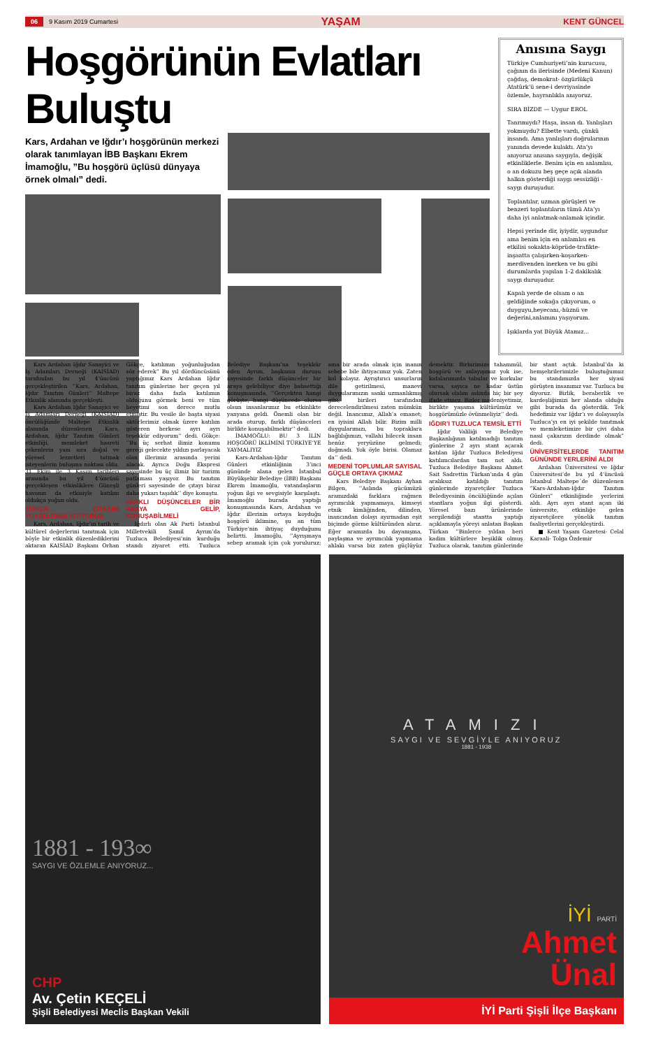06 9 Kasım 2019 Cumartesi YAŞAM KENT GÜNCEL
Hoşgörünün Evlatları Buluştu
Kars, Ardahan ve Iğdır’ı hoşgörünün merkezi olarak tanımlayan İBB Başkanı Ekrem İmamoğlu, ”Bu hoşgörü üçlüsü dünyaya örnek olmalı” dedi.
Anısına Saygı
Türkiye Cumhuriyeti’nin kurucusu, çağının da ilerisinde (Medeni Kanun) çağdaş, demokrat- özgürlükçü Atatürk’ü sene-i devriyasinde özlemle, hayranlıkla anıyoruz.
SIRA BİZDE — Uygur EROL
Tanrımıydı? Haşa, insan dı. Yanlışları yokmuydu? Elbette vardı, çünkü insandı. Ama yanlışları doğrularının yanında devede kulaktı. Ata’yı anıyoruz anısına saygıyla, değişik etkinliklerle. Benim için en anlamlısı, o an dokuzu beş geçe açık alanda halkın gösterdiği saygı sessizliği - saygı duruşudur.
Toplantılar, uzman görüşleri ve benzeri toplantıların tümü Ata’yı daha iyi anlatmak-anlamak içindir.
Hepsi yerinde dir, iyiydir, uygundur ama benim için en anlamlısı en etkilisi sokakta-köprüde-trafikte-inşaatta çalışırken-koşarken-merdivenden inerken ve bu gibi durumlarda yapılan 1-2 dakikalık saygı duruşudur.
Kapalı yerde de olsam o an geldiğinde sokağa çıkıyorum, o duyguyu,heyecanı,-hüznü ve değerini,anlamını yaşıyorum.
Işıklarda yat Büyük Atamız...
Kars Ardahan Iğdır Sanayici ve İş Adamları Derneği (KAISİAD) tarafından bu yıl 4’üncüsü gerçekleştirilen ‘’Kars, Ardahan, Iğdır Tanıtım Günleri’’ Maltepe Etkinlik alanında gerçekleşti.
Kars Ardahan Iğdır Sanayici ve İş Adamları Derneği (KAISİAD) öncülüğünde Maltepe Etkinlik alanında düzenlenen Kars, Ardahan, Iğdır Tanıtım Günleri etkinliği, memleket hasreti çekenlerin yanı sıra doğal ve yöresel lezzetleri tatmak isteyenlerin buluşma noktası oldu. 31 Ekim ile 3 Kasım tarihleri arasında bu yıl 4’üncüsü gerçekleşen etkinliklere Güneşli havanın da etkisiyle katılım oldukça yoğun oldu.
TURİZM ÇITASINI YÜKSELTMEK İSTİYORUZ
Kars, Ardahan, Iğdır’ın tarih ve kültürel değerlerini tanıtmak için böyle bir etkinlik düzenlediklerini aktaran KAISİAD Başkanı Orhan Gökçe, katılımın yoğunluğudan söz ederek” Bu yıl dördüncüsünü yaptığımız Kars Ardahan Iğdır tanıtım günlerine her geçen yıl biraz daha fazla katılımın olduğunu görmek beni ve tüm heyetimi son derece mutlu etmiştir. Bu vesile ile başta siyasi aktörlerimiz olmak üzere katılım gösteren herkese ayrı ayrı teşekkür ediyorum’’ dedi. Gökçe: ‘’Bu üç serhat ilimiz konumu gereği gelecekte yıldızı parlayacak olan illerimiz arasında yerini alacak. Ayrıca Doğu Ekspresi sayesinde bu üç ilimiz bir turizm patlaması yaşıyor. Bu tanıtım günleri sayesinde de çıtayı biraz daha yukarı taşıdık’’ diye konuştu.
FARKLI DÜŞÜNCELER BİR ARAYA GELİP, KONUŞABİLMELİ
Iğdırlı olan Ak Parti İstanbul Milletvekili Şamil Ayrım’da Tuzluca Belediyesi’nin kurduğu standı ziyaret etti. Tuzluca Belediye Başkanı’na teşekkür eden Ayrım, başkanın duruşu sayesinde farklı düşünceler bir araya gelebiliyor diye bahsettiği konuşmasında, ‘’Gerçekten hangi görüşte, hangi düşüncede olursa olsun insanlarımız bu etkinlikte yanyana geldi. Önemli olan bir arada oturup, farklı düşünceleri birlikte konuşabilmektir’’ dedi.
İMAMOĞLU: BU 3 İLİN HOŞGÖRÜ İKLİMİNİ TÜRKİYE’YE YAYMALIYIZ
Kars-Ardahan-Iğdır Tanıtım Günleri etkinliğinin 3’inci gününde alana gelen İstanbul Büyükşehir Belediye (İBB) Başkanı Ekrem İmamoğlu, vatandaşların yoğun ilgi ve sevgisiyle karşılaştı. İmamoğlu burada yaptığı konuşmasında Kars, Ardahan ve Iğdır illerinin ortaya koyduğu hoşgörü iklimine, şu an tüm Türkiye’nin ihtiyaç duyduğunu belirtti. İmamoğlu, ‘’Ayrışmaya sebep aramak için çok yoruluruz; ama bir arada olmak için inanın sebebe bile ihtiyacımız yok. Zaten kol kolayız. Ayrıştırıcı unsurların dile getirilmesi, manevi duygularımızın sanki uzmanlıkmış gibi, birileri tarafından derecelendirilmesi zaten mümkün değil. İnancımız, Allah’a emanet; en iyisini Allah bilir. Bizim milli duygularımızı, bu topraklara bağlılığımızı, vallahi bilecek insan henüz yeryüzüne gelmedi; doğmadı. Yok öyle birisi. Olamaz da’’ dedi.
MEDENİ TOPLUMLAR SAYISAL GÜÇLE ORTAYA ÇIKMAZ
Kars Belediye Başkanı Ayhan Bilgen, ‘’Aslında gücümüzü aramızdaki farklara rağmen ayrımcılık yapmamaya, kimseyi etnik kimliğinden, dilinden, inancından dolayı ayırmadan eşit biçimde görme kültüründen alırız. Eğer aramızda bu dayanışma, paylaşma ve ayrımcılık yapmama ahlakı varsa biz zaten güçlüyüz demektir. Birbirimize tahammül, hoşgörü ve anlayışımız yok ise, kafalarımızda tabular ve korkular varsa, sayıca ne kadar üstün olursak olalım aslında hiç bir şey ifade etmez. Bizler medeniyetimiz, birlikte yaşama kültürümüz ve hoşgörümüzle övünmeliyiz’’ dedi.
IĞDIR’I TUZLUCA TEMSİL ETTİ
Iğdır Valiliği ve Belediye Başkanlığının katılmadığı tanıtım günlerine 2 ayrı stant açarak katılan Iğdır Tuzluca Belediyesi katılımcılardan tam not aldı. Tuzluca Belediye Başkanı Ahmet Sait Sadrettin Türkan’ında 4 gün aralıksız katıldığı tanıtım günlerinde ziyaretçiler Tuzluca Belediyesinin öncülüğünde açılan stantlara yoğun ilgi gösterdi. Yöresel bazı ürünlerinde sergilendiği stantta yaptığı açıklamayla yöreyi anlatan Başkan Türkan ‘’Binlerce yıldan beri kadim kültürlere beşiklik olmuş Tuzluca olarak, tanıtım günlerinde bir stant açtık. İstanbul’da ki hemşehrilerimizle buluştuğumuz bu standımızda her siyasi görüşten insanımız var. Tuzluca bu diyoruz. Birlik, beraberlik ve kardeşliğimizi her alanda olduğu gibi burada da gösterdik. Tek hedefimiz var Iğdır’ı ve dolayısıyla Tuzluca’yı en iyi şekilde tanıtmak ve memleketimize bir çivi daha nasıl çakarızın derdinde olmak” dedi.
ÜNİVERSİTELERDE TANITIM GÜNÜNDE YERLERİNİ ALDI
Ardahan Üniversitesi ve Iğdır Üniversitesi’de bu yıl 4’üncüsü İstanbul Maltepe´de düzenlenen “Kars-Ardahan-Iğdır Tanıtım Günleri” etkinliğinde yerlerini aldı. Ayrı ayrı stant açan iki üniversite, etkinliğe gelen ziyaretçilere yönelik tanıtım faaliyetlerini gerçekleştirdi.
■ Kent Yaşam Gazetesi- Celal Karaali- Tolga Özdemir
1881 - 193∞
SAYGI VE ÖZLEMLE ANIYORUZ...
CHP
Av. Çetin KEÇELİ
Şişli Belediyesi Meclis Başkan Vekili
ATAMIZI
SAYGI VE SEVGİYLE ANIYORUZ
1881 - 1938
İYİ PARTİ
Ahmet
Ünal
İYİ Parti Şişli İlçe Başkanı